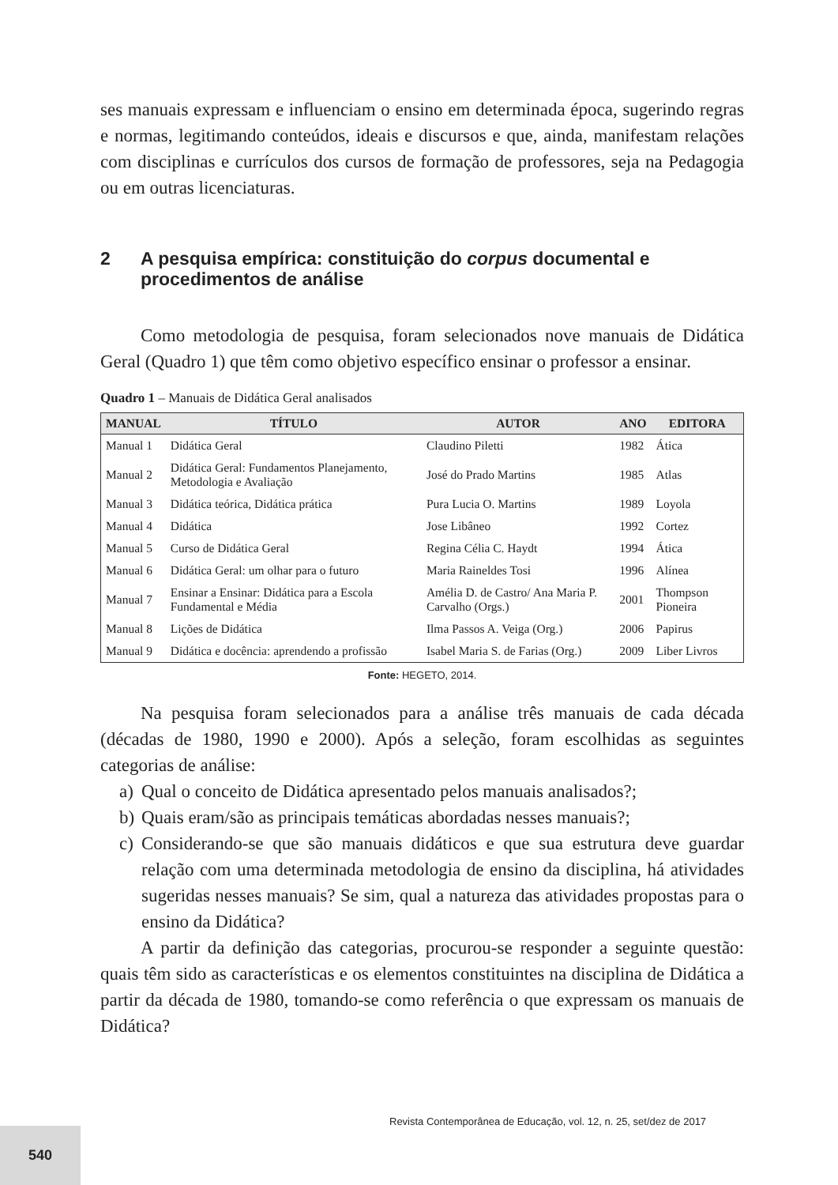ses manuais expressam e influenciam o ensino em determinada época, sugerindo regras e normas, legitimando conteúdos, ideais e discursos e que, ainda, manifestam relações com disciplinas e currículos dos cursos de formação de professores, seja na Pedagogia ou em outras licenciaturas.
2 A pesquisa empírica: constituição do corpus documental e procedimentos de análise
Como metodologia de pesquisa, foram selecionados nove manuais de Didática Geral (Quadro 1) que têm como objetivo específico ensinar o professor a ensinar.
Quadro 1 – Manuais de Didática Geral analisados
| MANUAL | TÍTULO | AUTOR | ANO | EDITORA |
| --- | --- | --- | --- | --- |
| Manual 1 | Didática Geral | Claudino Piletti | 1982 | Ática |
| Manual 2 | Didática Geral: Fundamentos Planejamento, Metodologia e Avaliação | José do Prado Martins | 1985 | Atlas |
| Manual 3 | Didática teórica, Didática prática | Pura Lucia O. Martins | 1989 | Loyola |
| Manual 4 | Didática | Jose Libâneo | 1992 | Cortez |
| Manual 5 | Curso de Didática Geral | Regina Célia C. Haydt | 1994 | Ática |
| Manual 6 | Didática Geral: um olhar para o futuro | Maria Raineldes Tosi | 1996 | Alínea |
| Manual 7 | Ensinar a Ensinar: Didática para a Escola Fundamental e Média | Amélia D. de Castro/ Ana Maria P. Carvalho (Orgs.) | 2001 | Thompson Pioneira |
| Manual 8 | Lições de Didática | Ilma Passos A. Veiga (Org.) | 2006 | Papirus |
| Manual 9 | Didática e docência: aprendendo a profissão | Isabel Maria S. de Farias (Org.) | 2009 | Liber Livros |
Fonte: HEGETO, 2014.
Na pesquisa foram selecionados para a análise três manuais de cada década (décadas de 1980, 1990 e 2000). Após a seleção, foram escolhidas as seguintes categorias de análise:
a) Qual o conceito de Didática apresentado pelos manuais analisados?;
b) Quais eram/são as principais temáticas abordadas nesses manuais?;
c) Considerando-se que são manuais didáticos e que sua estrutura deve guardar relação com uma determinada metodologia de ensino da disciplina, há atividades sugeridas nesses manuais? Se sim, qual a natureza das atividades propostas para o ensino da Didática?
A partir da definição das categorias, procurou-se responder a seguinte questão: quais têm sido as características e os elementos constituintes na disciplina de Didática a partir da década de 1980, tomando-se como referência o que expressam os manuais de Didática?
Revista Contemporânea de Educação, vol. 12, n. 25, set/dez de 2017
540